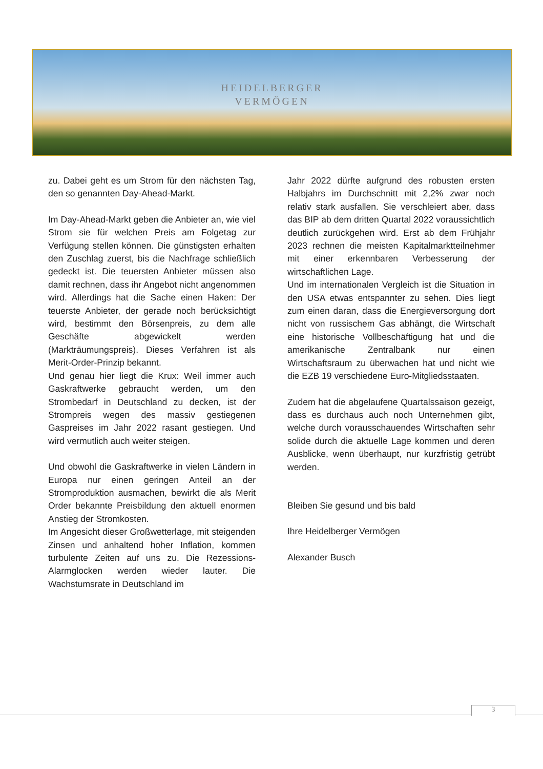HEIDELBERGER
VERMÖGEN
zu. Dabei geht es um Strom für den nächsten Tag, den so genannten Day-Ahead-Markt.
Im Day-Ahead-Markt geben die Anbieter an, wie viel Strom sie für welchen Preis am Folgetag zur Verfügung stellen können. Die günstigsten erhalten den Zuschlag zuerst, bis die Nachfrage schließlich gedeckt ist. Die teuersten Anbieter müssen also damit rechnen, dass ihr Angebot nicht angenommen wird. Allerdings hat die Sache einen Haken: Der teuerste Anbieter, der gerade noch berücksichtigt wird, bestimmt den Börsenpreis, zu dem alle Geschäfte abgewickelt werden (Markträumungspreis). Dieses Verfahren ist als Merit-Order-Prinzip bekannt.
Und genau hier liegt die Krux: Weil immer auch Gaskraftwerke gebraucht werden, um den Strombedarf in Deutschland zu decken, ist der Strompreis wegen des massiv gestiegenen Gaspreises im Jahr 2022 rasant gestiegen. Und wird vermutlich auch weiter steigen.
Und obwohl die Gaskraftwerke in vielen Ländern in Europa nur einen geringen Anteil an der Stromproduktion ausmachen, bewirkt die als Merit Order bekannte Preisbildung den aktuell enormen Anstieg der Stromkosten.
Im Angesicht dieser Großwetterlage, mit steigenden Zinsen und anhaltend hoher Inflation, kommen turbulente Zeiten auf uns zu. Die Rezessions-Alarmglocken werden wieder lauter. Die Wachstumsrate in Deutschland im
Jahr 2022 dürfte aufgrund des robusten ersten Halbjahrs im Durchschnitt mit 2,2% zwar noch relativ stark ausfallen. Sie verschleiert aber, dass das BIP ab dem dritten Quartal 2022 voraussichtlich deutlich zurückgehen wird. Erst ab dem Frühjahr 2023 rechnen die meisten Kapitalmarktteilnehmer mit einer erkennbaren Verbesserung der wirtschaftlichen Lage.
Und im internationalen Vergleich ist die Situation in den USA etwas entspannter zu sehen. Dies liegt zum einen daran, dass die Energieversorgung dort nicht von russischem Gas abhängt, die Wirtschaft eine historische Vollbeschäftigung hat und die amerikanische Zentralbank nur einen Wirtschaftsraum zu überwachen hat und nicht wie die EZB 19 verschiedene Euro-Mitgliedsstaaten.
Zudem hat die abgelaufene Quartalssaison gezeigt, dass es durchaus auch noch Unternehmen gibt, welche durch vorausschauendes Wirtschaften sehr solide durch die aktuelle Lage kommen und deren Ausblicke, wenn überhaupt, nur kurzfristig getrübt werden.
Bleiben Sie gesund und bis bald
Ihre Heidelberger Vermögen
Alexander Busch
3